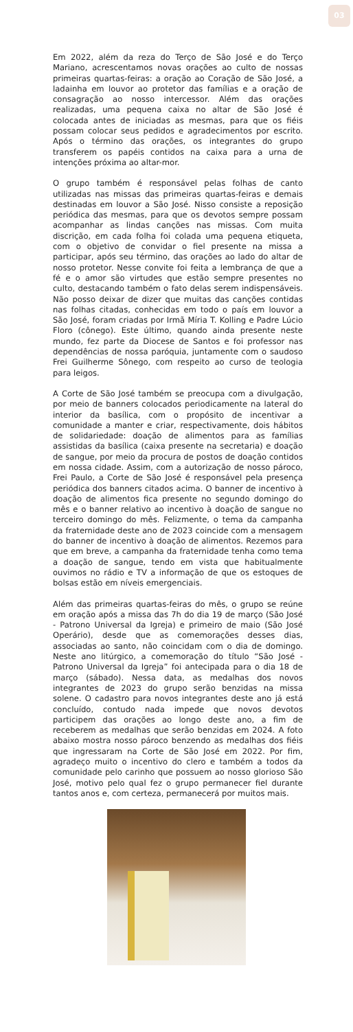03
Em 2022, além da reza do Terço de São José e do Terço Mariano, acrescentamos novas orações ao culto de nossas primeiras quartas-feiras: a oração ao Coração de São José, a ladainha em louvor ao protetor das famílias e a oração de consagração ao nosso intercessor. Além das orações realizadas, uma pequena caixa no altar de São José é colocada antes de iniciadas as mesmas, para que os fiéis possam colocar seus pedidos e agradecimentos por escrito. Após o término das orações, os integrantes do grupo transferem os papéis contidos na caixa para a urna de intenções próxima ao altar-mor.
O grupo também é responsável pelas folhas de canto utilizadas nas missas das primeiras quartas-feiras e demais destinadas em louvor a São José. Nisso consiste a reposição periódica das mesmas, para que os devotos sempre possam acompanhar as lindas canções nas missas. Com muita discrição, em cada folha foi colada uma pequena etiqueta, com o objetivo de convidar o fiel presente na missa a participar, após seu término, das orações ao lado do altar de nosso protetor. Nesse convite foi feita a lembrança de que a fé e o amor são virtudes que estão sempre presentes no culto, destacando também o fato delas serem indispensáveis. Não posso deixar de dizer que muitas das canções contidas nas folhas citadas, conhecidas em todo o país em louvor a São José, foram criadas por Irmã Míria T. Kolling e Padre Lúcio Floro (cônego). Este último, quando ainda presente neste mundo, fez parte da Diocese de Santos e foi professor nas dependências de nossa paróquia, juntamente com o saudoso Frei Guilherme Sônego, com respeito ao curso de teologia para leigos.
A Corte de São José também se preocupa com a divulgação, por meio de banners colocados periodicamente na lateral do interior da basílica, com o propósito de incentivar a comunidade a manter e criar, respectivamente, dois hábitos de solidariedade: doação de alimentos para as famílias assistidas da basílica (caixa presente na secretaria) e doação de sangue, por meio da procura de postos de doação contidos em nossa cidade. Assim, com a autorização de nosso pároco, Frei Paulo, a Corte de São José é responsável pela presença periódica dos banners citados acima. O banner de incentivo à doação de alimentos fica presente no segundo domingo do mês e o banner relativo ao incentivo à doação de sangue no terceiro domingo do mês. Felizmente, o tema da campanha da fraternidade deste ano de 2023 coincide com a mensagem do banner de incentivo à doação de alimentos. Rezemos para que em breve, a campanha da fraternidade tenha como tema a doação de sangue, tendo em vista que habitualmente ouvimos no rádio e TV a informação de que os estoques de bolsas estão em níveis emergenciais.
Além das primeiras quartas-feiras do mês, o grupo se reúne em oração após a missa das 7h do dia 19 de março (São José - Patrono Universal da Igreja) e primeiro de maio (São José Operário), desde que as comemorações desses dias, associadas ao santo, não coincidam com o dia de domingo. Neste ano litúrgico, a comemoração do título “São José - Patrono Universal da Igreja” foi antecipada para o dia 18 de março (sábado). Nessa data, as medalhas dos novos integrantes de 2023 do grupo serão benzidas na missa solene. O cadastro para novos integrantes deste ano já está concluído, contudo nada impede que novos devotos participem das orações ao longo deste ano, a fim de receberem as medalhas que serão benzidas em 2024. A foto abaixo mostra nosso pároco benzendo as medalhas dos fiéis que ingressaram na Corte de São José em 2022. Por fim, agradeço muito o incentivo do clero e também a todos da comunidade pelo carinho que possuem ao nosso glorioso São José, motivo pelo qual fez o grupo permanecer fiel durante tantos anos e, com certeza, permanecerá por muitos mais.